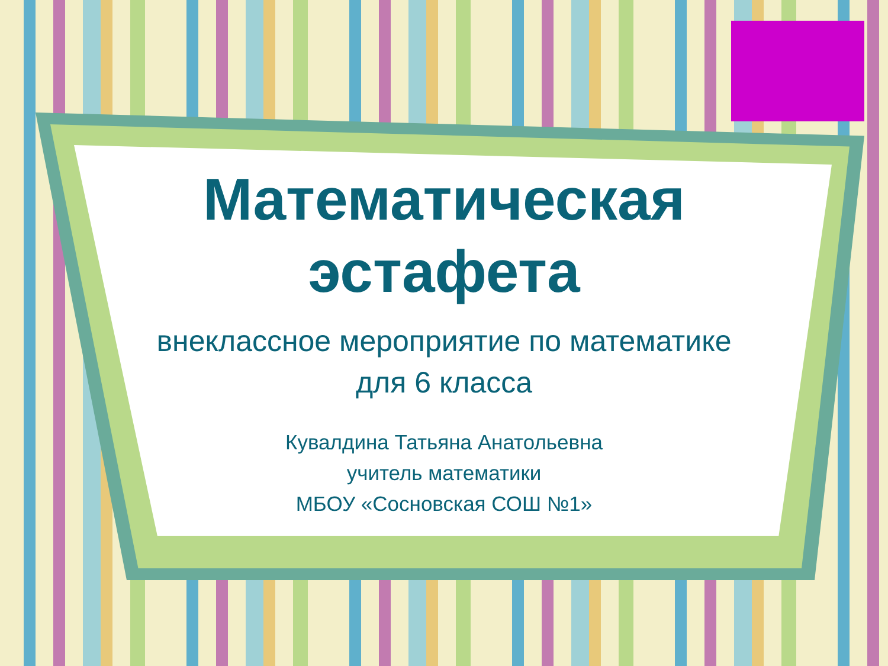Математическая
эстафета
внеклассное мероприятие по математике для 6 класса
Кувалдина Татьяна Анатольевна
учитель математики
МБОУ «Сосновская СОШ №1»